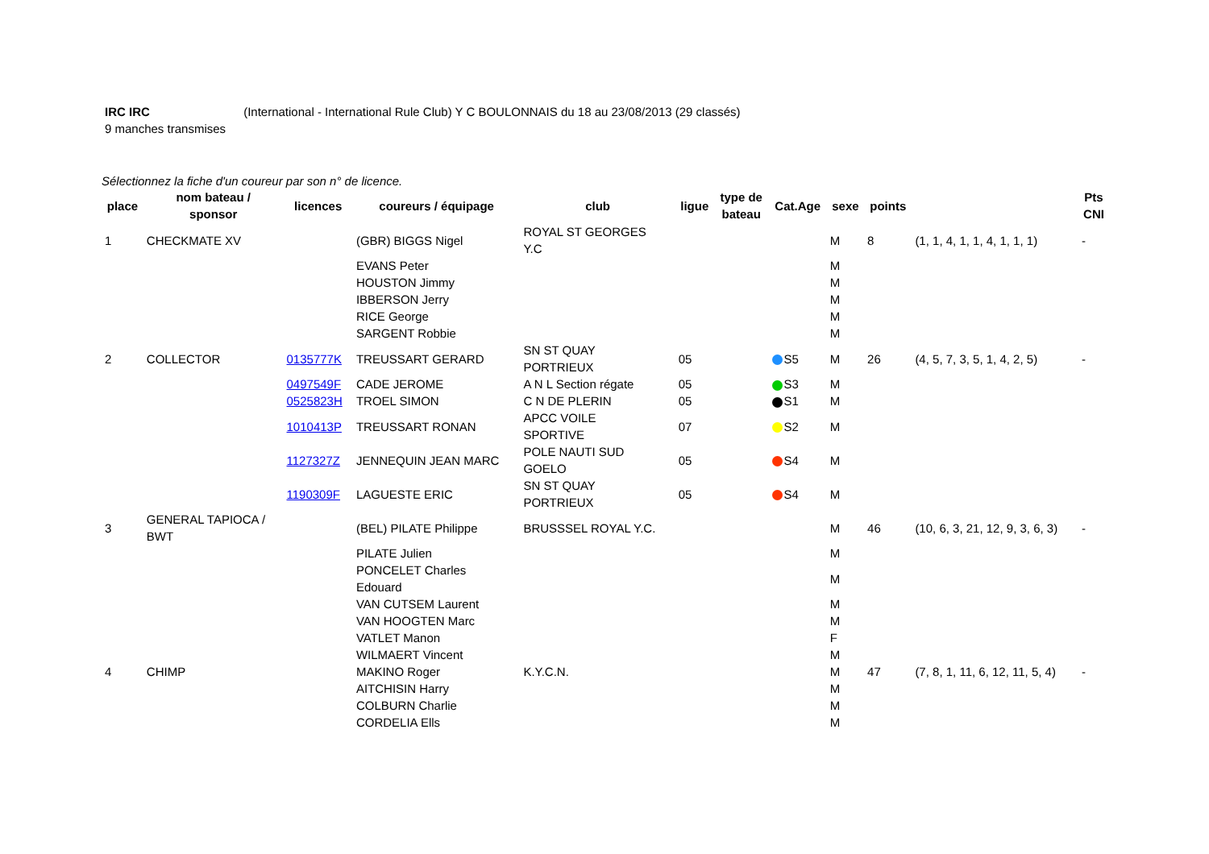IRC IRC (International - International Rule Club) Y C BOULONNAIS du 18 au 23/08/2013 (29 classés)
9 manches transmises
Sélectionnez la fiche d'un coureur par son n° de licence.
| place | nom bateau / sponsor | licences | coureurs / équipage | club | ligue | type de bateau | Cat.Age | sexe | points | | Pts CNI |
| --- | --- | --- | --- | --- | --- | --- | --- | --- | --- | --- | --- |
| 1 | CHECKMATE XV | | (GBR) BIGGS Nigel | ROYAL ST GEORGES Y.C | | | | M | 8 | (1, 1, 4, 1, 1, 4, 1, 1, 1) | - |
| | | | EVANS Peter | | | | | M | | | |
| | | | HOUSTON Jimmy | | | | | M | | | |
| | | | IBBERSON Jerry | | | | | M | | | |
| | | | RICE George | | | | | M | | | |
| | | | SARGENT Robbie | | | | | M | | | |
| 2 | COLLECTOR | 0135777K | TREUSSART GERARD | SN ST QUAY PORTRIEUX | 05 | | S5 | M | 26 | (4, 5, 7, 3, 5, 1, 4, 2, 5) | - |
| | | 0497549F | CADE JEROME | A N L Section régate | 05 | | S3 | M | | | |
| | | 0525823H | TROEL SIMON | C N DE PLERIN | 05 | | S1 | M | | | |
| | | 1010413P | TREUSSART RONAN | APCC VOILE SPORTIVE | 07 | | S2 | M | | | |
| | | 1127327Z | JENNEQUIN JEAN MARC | POLE NAUTI SUD GOELO | 05 | | S4 | M | | | |
| | | 1190309F | LAGUESTE ERIC | SN ST QUAY PORTRIEUX | 05 | | S4 | M | | | |
| 3 | GENERAL TAPIOCA / BWT | | (BEL) PILATE Philippe | BRUSSSEL ROYAL Y.C. | | | | M | 46 | (10, 6, 3, 21, 12, 9, 3, 6, 3) | - |
| | | | PILATE Julien | | | | | M | | | |
| | | | PONCELET Charles Edouard | | | | | M | | | |
| | | | VAN CUTSEM Laurent | | | | | M | | | |
| | | | VAN HOOGTEN Marc | | | | | M | | | |
| | | | VATLET Manon | | | | | F | | | |
| | | | WILMAERT Vincent | | | | | M | | | |
| 4 | CHIMP | | MAKINO Roger | K.Y.C.N. | | | | M | 47 | (7, 8, 1, 11, 6, 12, 11, 5, 4) | - |
| | | | AITCHISIN Harry | | | | | M | | | |
| | | | COLBURN Charlie | | | | | M | | | |
| | | | CORDELIA Ells | | | | | M | | | |